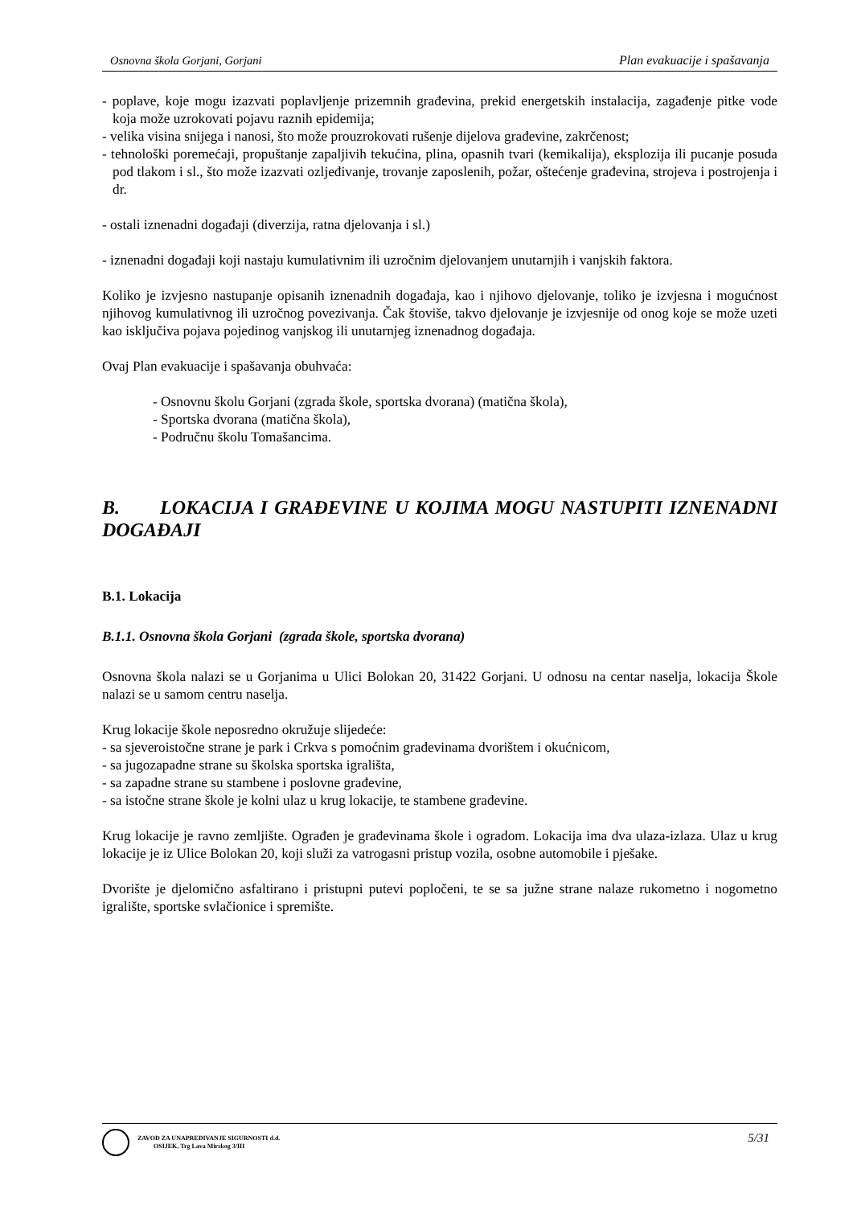Osnovna škola Gorjani, Gorjani Plan evakuacije i spašavanja
- poplave, koje mogu izazvati poplavljenje prizemnih građevina, prekid energetskih instalacija, zagađenje pitke vode koja može uzrokovati pojavu raznih epidemija;
- velika visina snijega i nanosi, što može prouzrokovati rušenje dijelova građevine, zakrčenost;
- tehnološki poremećaji, propuštanje zapaljivih tekućina, plina, opasnih tvari (kemikalija), eksplozija ili pucanje posuda pod tlakom i sl., što može izazvati ozljeđivanje, trovanje zaposlenih, požar, oštećenje građevina, strojeva i postrojenja i dr.
- ostali iznenadni događaji (diverzija, ratna djelovanja i sl.)
- iznenadni događaji koji nastaju kumulativnim ili uzročnim djelovanjem unutarnjih i vanjskih faktora.
Koliko je izvjesno nastupanje opisanih iznenadnih događaja, kao i njihovo djelovanje, toliko je izvjesna i mogućnost njihovog kumulativnog ili uzročnog povezivanja. Čak štoviše, takvo djelovanje je izvjesnije od onog koje se može uzeti kao isključiva pojava pojedinog vanjskog ili unutarnjeg iznenadnog događaja.
Ovaj Plan evakuacije i spašavanja obuhvaća:
- Osnovnu školu Gorjani (zgrada škole, sportska dvorana) (matična škola),
- Sportska dvorana (matična škola),
- Područnu školu Tomašancima.
B. LOKACIJA I GRAĐEVINE U KOJIMA MOGU NASTUPITI IZNENADNI DOGAĐAJI
B.1. Lokacija
B.1.1. Osnovna škola Gorjani (zgrada škole, sportska dvorana)
Osnovna škola nalazi se u Gorjanima u Ulici Bolokan 20, 31422 Gorjani. U odnosu na centar naselja, lokacija Škole nalazi se u samom centru naselja.
Krug lokacije škole neposredno okružuje slijedeće:
- sa sjeveroistočne strane je park i Crkva s pomoćnim građevinama dvorištem i okućnicom,
- sa jugozapadne strane su školska sportska igrališta,
- sa zapadne strane su stambene i poslovne građevine,
- sa istočne strane škole je kolni ulaz u krug lokacije, te stambene građevine.
Krug lokacije je ravno zemljište. Ograđen je građevinama škole i ogradom. Lokacija ima dva ulaza-izlaza. Ulaz u krug lokacije je iz Ulice Bolokan 20, koji služi za vatrogasni pristup vozila, osobne automobile i pješake.
Dvorište je djelomično asfaltirano i pristupni putevi popločeni, te se sa južne strane nalaze rukometno i nogometno igralište, sportske svlačionice i spremište.
ZAVOD ZA UNAPREĐIVANJE SIGURNOSTI d.d.
OSIJEK, Trg Lava Mirskog 3/III
5/31